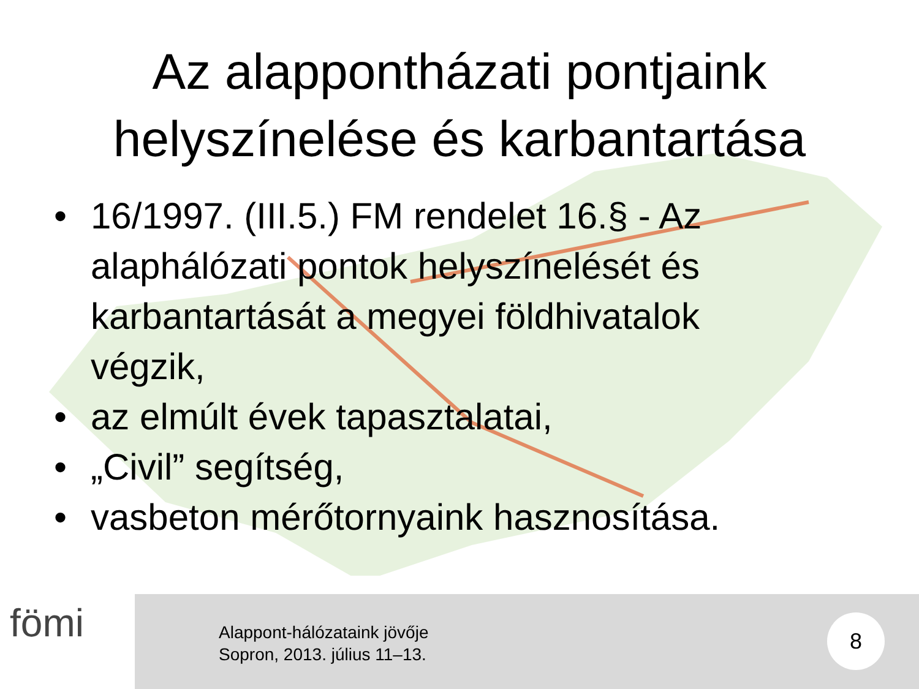Az alappontházati pontjaink
helyszínelése és karbantartása
• 16/1997. (III.5.) FM rendelet 16.§ - Az alaphálózati pontok helyszínelését és karbantartását a megyei földhivatalok végzik,
• az elmúlt évek tapasztalatai,
• „Civil” segítség,
• vasbeton mérőtornyaink hasznosítása.
fömi
Alappont-hálózataink jövője
Sopron, 2013. július 11–13.
8